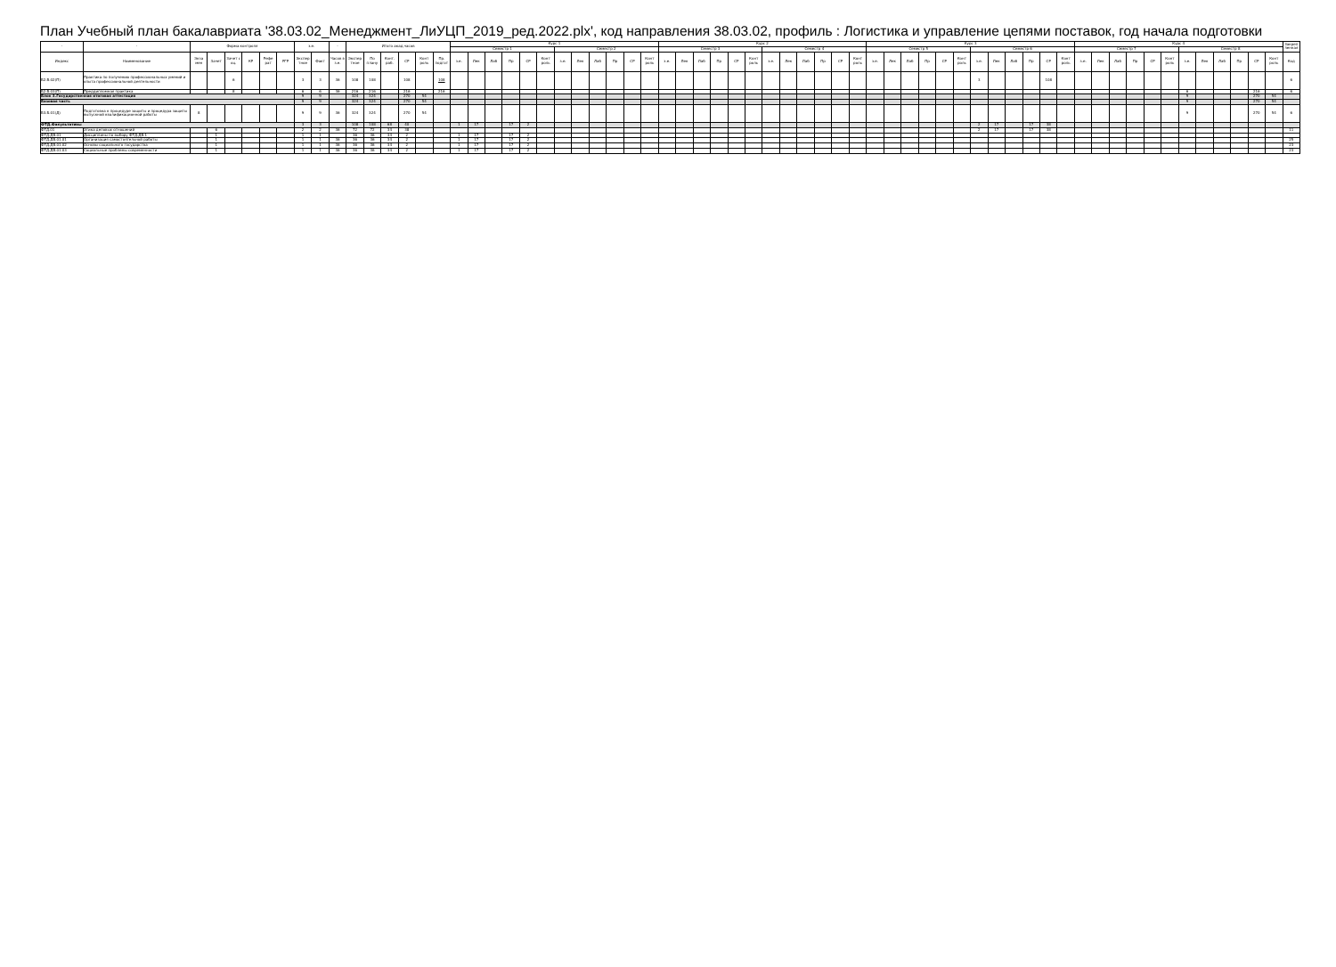План Учебный план бакалавриата '38.03.02_Менеджмент_ЛиУЦП_2019_ред.2022.plx', код направления 38.03.02, профиль : Логистика и управление цепями поставок, год начала подготовки
| - | - | Форма контроля | | | | | | з.е. | | - | Итого акад.часов | | | | | | Курс 1 | | | | | | | | | | | | Курс 2 | | | | | | | | | | | | Курс 3 | | | | | | | | | | | | Курс 4 | | | | | | | | | | | | Закреп ленная |
| --- | --- | --- | --- | --- | --- | --- | --- | --- | --- | --- | --- | --- | --- | --- | --- | --- | --- | --- | --- | --- | --- | --- | --- | --- | --- | --- | --- | --- | --- | --- | --- | --- | --- | --- | --- | --- | --- | --- | --- | --- | --- | --- | --- | --- | --- | --- | --- | --- | --- | --- | --- | --- | --- | --- | --- | --- | --- | --- | --- | --- | --- | --- | --- | --- | --- |
| | | | | | | | | | | | | | | | | | Семестр 1 | | | | | | Семестр 2 | | | | | | Семестр 3 | | | | | | Семестр 4 | | | | | | Семестр 5 | | | | | | Семестр 6 | | | | | | Семестр 7 | | | | | | Семестр 8 | | | | | | |
| Индекс | Наименование | Экза мен | Зачет | Зачет с оц. | КР | Рефе рат | РГР | Экспер тное | Факт | Часов в з.е. | Экспер тное | По плану | Конт. раб. | СР | Конт роль | Пр. подгот | з.е. | Лек | Лаб | Пр | СР | Конт роль | з.е. | Лек | Лаб | Пр | СР | Конт роль | з.е. | Лек | Лаб | Пр | СР | Конт роль | з.е. | Лек | Лаб | Пр | СР | Конт роль | з.е. | Лек | Лаб | Пр | СР | Конт роль | з.е. | Лек | Лаб | Пр | СР | Конт роль | з.е. | Лек | Лаб | Пр | СР | Конт роль | з.е. | Лек | Лаб | Пр | СР | Конт роль | Код |
| Б2.В.02(П) | Практика по получению профессиональных умений и опыта профессиональной деятельности | | | 6 | | | | 3 | 3 | 36 | 108 | 108 | | 108 | | 108 | | | | | | | | | | | | | | | | | | | | | | | | | | | | | | | 3 | | | | 108 | | | | | | | | | | | | | | 6 |
| Б2.В.03(П) | Преддипломная практика | | | 8 | | | | 6 | 6 | 36 | 216 | 216 | | 216 | | 216 | | | | | | | | | | | | | | | | | | | | | | | | | | | | | | | | | | | | | | | | | | | 6 | | | | 216 | | 6 |
| Блок 3.Государственная итоговая аттестация | | | | | | | | 9 | 9 | | 324 | 324 | | 270 | 54 | | | | | | | | | | | | | | | | | | | | | | | | | | | | | | | | | | | | | | | | | | | | 9 | | | | 270 | 54 | |
| Базовая часть | | | | | | | | 9 | 9 | | 324 | 324 | | 270 | 54 | | | | | | | | | | | | | | | | | | | | | | | | | | | | | | | | | | | | | | | | | | | | 9 | | | | 270 | 54 | |
| Б3.Б.01(Д) | Подготовка к процедуре защиты и процедура защиты выпускной квалификационной работы | 8 | | | | | | 9 | 9 | 36 | 324 | 324 | | 270 | 54 | | | | | | | | | | | | | | | | | | | | | | | | | | | | | | | | | | | | | | | | | | | | 9 | | | | 270 | 54 | 6 |
| ФТД.Факультативы | | | | | | | | 3 | 3 | | 108 | 108 | 68 | 40 | | | 1 | 17 | | 17 | 2 | | | | | | | | | | | | | | | | | | | | | | | | | | 2 | 17 | | 17 | 38 | | | | | | | | | | | | | | |
| ФТД.01 | Этика деловых отношений | | 6 | | | | | 2 | 2 | 36 | 72 | 72 | 34 | 38 | | | | | | | | | | | | | | | | | | | | | | | | | | | | | | | | | 2 | 17 | | 17 | 38 | | | | | | | | | | | | | | 11 |
| ФТД.ДВ.01 | Дисциплины по выбору ФТД.ДВ.1 | | 1 | | | | | 1 | 1 | | 36 | 36 | 34 | 2 | | | 1 | 17 | | 17 | 2 | | | | | | | | | | | | | | | | | | | | | | | | | | | | | | | | | | | | | | | | | | | | |
| ФТД.ДВ.01.01 | Организация самостоятельной работы | | 1 | | | | | 1 | 1 | 36 | 36 | 36 | 34 | 2 | | | 1 | 17 | | 17 | 2 | | | | | | | | | | | | | | | | | | | | | | | | | | | | | | | | | | | | | | | | | | | | 25 |
| ФТД.ДВ.01.02 | Основы социального государства | | 1 | | | | | 1 | 1 | 36 | 36 | 36 | 34 | 2 | | | 1 | 17 | | 17 | 2 | | | | | | | | | | | | | | | | | | | | | | | | | | | | | | | | | | | | | | | | | | | | 23 |
| ФТД.ДВ.01.03 | Социальные проблемы современности | | 1 | | | | | 1 | 1 | 36 | 36 | 36 | 34 | 2 | | | 1 | 17 | | 17 | 2 | | | | | | | | | | | | | | | | | | | | | | | | | | | | | | | | | | | | | | | | | | | | 23 |